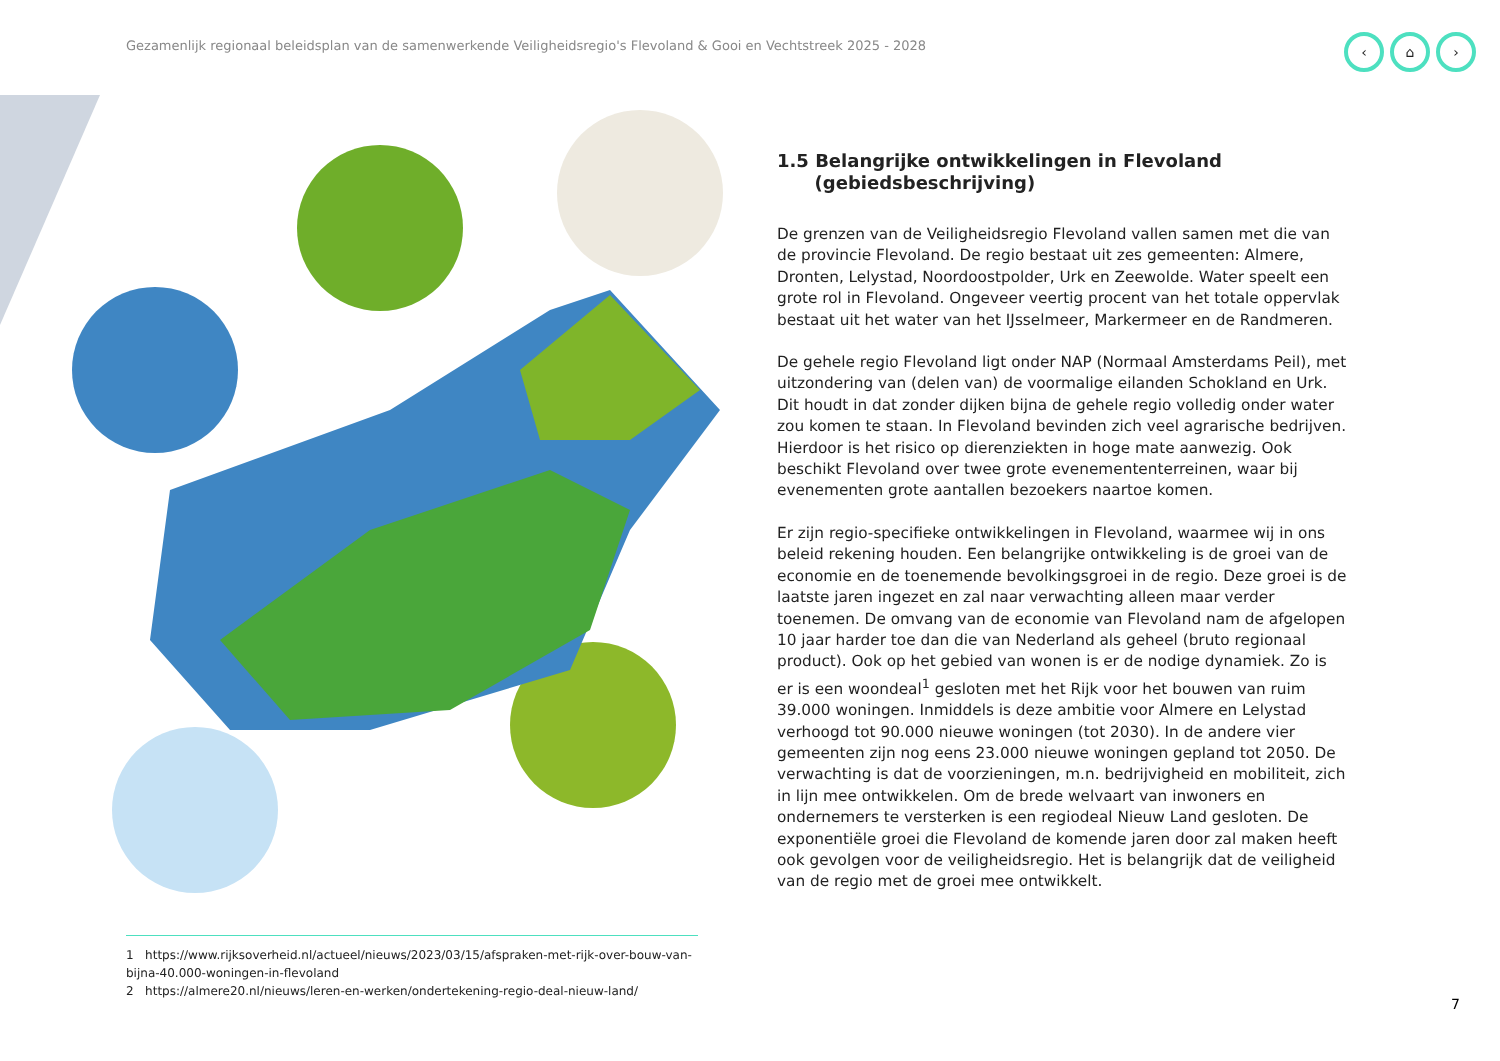Gezamenlijk regionaal beleidsplan van de samenwerkende Veiligheidsregio's Flevoland & Gooi en Vechtstreek 2025 - 2028
‹ ⌂ ›
1.5 Belangrijke ontwikkelingen in Flevoland
(gebiedsbeschrijving)
De grenzen van de Veiligheidsregio Flevoland vallen samen met die van de provincie Flevoland. De regio bestaat uit zes gemeenten: Almere, Dronten, Lelystad, Noordoostpolder, Urk en Zeewolde. Water speelt een grote rol in Flevoland. Ongeveer veertig procent van het totale oppervlak bestaat uit het water van het IJsselmeer, Markermeer en de Randmeren.
De gehele regio Flevoland ligt onder NAP (Normaal Amsterdams Peil), met uitzondering van (delen van) de voormalige eilanden Schokland en Urk. Dit houdt in dat zonder dijken bijna de gehele regio volledig onder water zou komen te staan. In Flevoland bevinden zich veel agrarische bedrijven. Hierdoor is het risico op dierenziekten in hoge mate aanwezig. Ook beschikt Flevoland over twee grote evenemententerreinen, waar bij evenementen grote aantallen bezoekers naartoe komen.
Er zijn regio-specifieke ontwikkelingen in Flevoland, waarmee wij in ons beleid rekening houden. Een belangrijke ontwikkeling is de groei van de economie en de toenemende bevolkingsgroei in de regio. Deze groei is de laatste jaren ingezet en zal naar verwachting alleen maar verder toenemen. De omvang van de economie van Flevoland nam de afgelopen 10 jaar harder toe dan die van Nederland als geheel (bruto regionaal product). Ook op het gebied van wonen is er de nodige dynamiek. Zo is er is een woondeal<sup>1</sup> gesloten met het Rijk voor het bouwen van ruim 39.000 woningen. Inmiddels is deze ambitie voor Almere en Lelystad verhoogd tot 90.000 nieuwe woningen (tot 2030). In de andere vier gemeenten zijn nog eens 23.000 nieuwe woningen gepland tot 2050. De verwachting is dat de voorzieningen, m.n. bedrijvigheid en mobiliteit, zich in lijn mee ontwikkelen. Om de brede welvaart van inwoners en ondernemers te versterken is een regiodeal Nieuw Land gesloten. De exponentiële groei die Flevoland de komende jaren door zal maken heeft ook gevolgen voor de veiligheidsregio. Het is belangrijk dat de veiligheid van de regio met de groei mee ontwikkelt.
1 https://www.rijksoverheid.nl/actueel/nieuws/2023/03/15/afspraken-met-rijk-over-bouw-van-bijna-40.000-woningen-in-flevoland
2 https://almere20.nl/nieuws/leren-en-werken/ondertekening-regio-deal-nieuw-land/
7